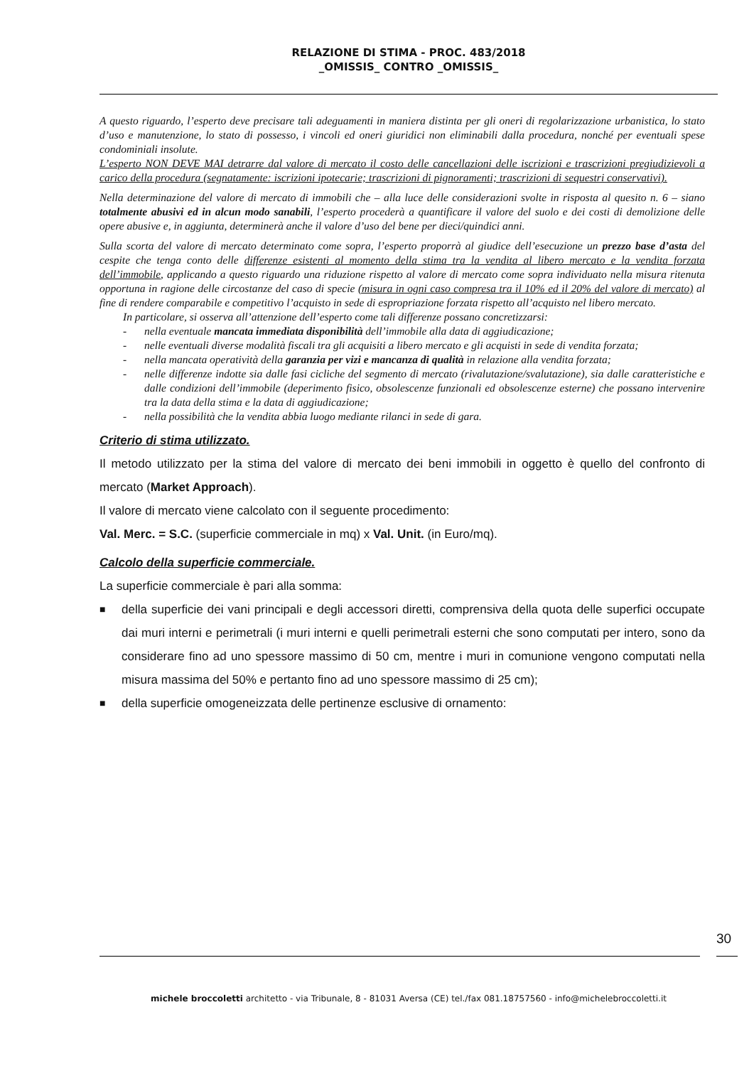RELAZIONE DI STIMA - PROC. 483/2018
_OMISSIS_ CONTRO _OMISSIS_
A questo riguardo, l’esperto deve precisare tali adeguamenti in maniera distinta per gli oneri di regolarizzazione urbanistica, lo stato d’uso e manutenzione, lo stato di possesso, i vincoli ed oneri giuridici non eliminabili dalla procedura, nonché per eventuali spese condominiali insolute.
L’esperto NON DEVE MAI detrarre dal valore di mercato il costo delle cancellazioni delle iscrizioni e trascrizioni pregiudizievoli a carico della procedura (segnatamente: iscrizioni ipotecarie; trascrizioni di pignoramenti; trascrizioni di sequestri conservativi).
Nella determinazione del valore di mercato di immobili che – alla luce delle considerazioni svolte in risposta al quesito n. 6 – siano totalmente abusivi ed in alcun modo sanabili, l’esperto procederà a quantificare il valore del suolo e dei costi di demolizione delle opere abusive e, in aggiunta, determinerà anche il valore d’uso del bene per dieci/quindici anni.
Sulla scorta del valore di mercato determinato come sopra, l’esperto proporrà al giudice dell’esecuzione un prezzo base d’asta del cespite che tenga conto delle differenze esistenti al momento della stima tra la vendita al libero mercato e la vendita forzata dell’immobile, applicando a questo riguardo una riduzione rispetto al valore di mercato come sopra individuato nella misura ritenuta opportuna in ragione delle circostanze del caso di specie (misura in ogni caso compresa tra il 10% ed il 20% del valore di mercato) al fine di rendere comparabile e competitivo l’acquisto in sede di espropriazione forzata rispetto all’acquisto nel libero mercato.
In particolare, si osserva all’attenzione dell’esperto come tali differenze possano concretizzarsi:
- nella eventuale mancata immediata disponibilità dell’immobile alla data di aggiudicazione;
- nelle eventuali diverse modalità fiscali tra gli acquisiti a libero mercato e gli acquisti in sede di vendita forzata;
- nella mancata operatività della garanzia per vizi e mancanza di qualità in relazione alla vendita forzata;
- nelle differenze indotte sia dalle fasi cicliche del segmento di mercato (rivalutazione/svalutazione), sia dalle caratteristiche e dalle condizioni dell’immobile (deperimento fisico, obsolescenze funzionali ed obsolescenze esterne) che possano intervenire tra la data della stima e la data di aggiudicazione;
- nella possibilità che la vendita abbia luogo mediante rilanci in sede di gara.
Criterio di stima utilizzato.
Il metodo utilizzato per la stima del valore di mercato dei beni immobili in oggetto è quello del confronto di mercato (Market Approach).
Il valore di mercato viene calcolato con il seguente procedimento:
Val. Merc. = S.C. (superficie commerciale in mq) x Val. Unit. (in Euro/mq).
Calcolo della superficie commerciale.
La superficie commerciale è pari alla somma:
■ della superficie dei vani principali e degli accessori diretti, comprensiva della quota delle superfici occupate dai muri interni e perimetrali (i muri interni e quelli perimetrali esterni che sono computati per intero, sono da considerare fino ad uno spessore massimo di 50 cm, mentre i muri in comunione vengono computati nella misura massima del 50% e pertanto fino ad uno spessore massimo di 25 cm);
■ della superficie omogeneizzata delle pertinenze esclusive di ornamento:
30
michele broccoletti architetto - via Tribunale, 8 - 81031 Aversa (CE) tel./fax 081.18757560 - info@michelebroccoletti.it